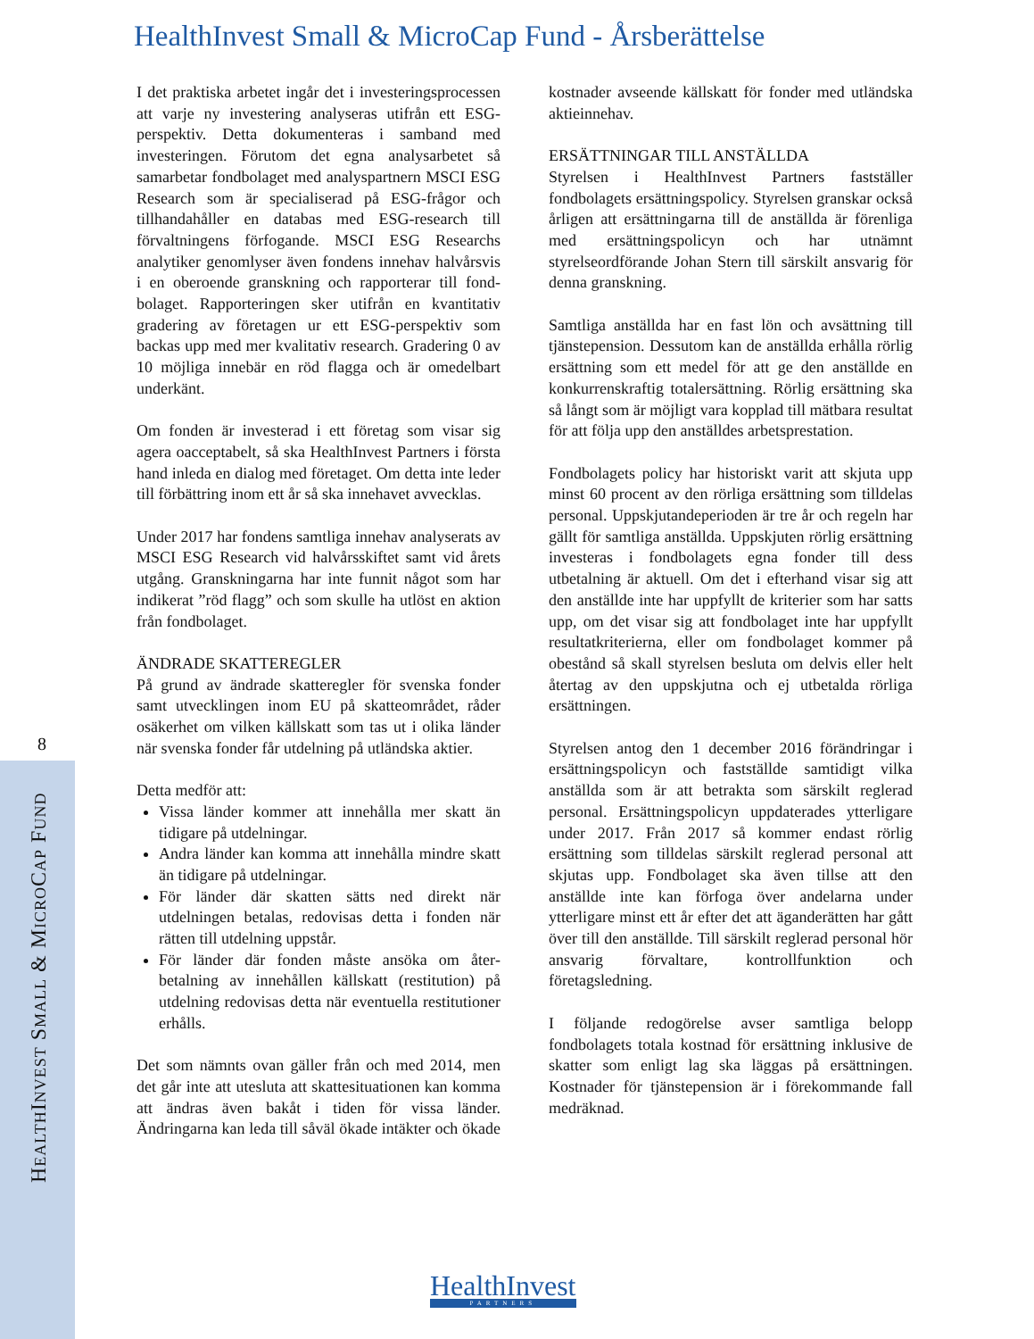HealthInvest Small & MicroCap Fund - Årsberättelse
8
HEALTHINVEST SMALL & MICROCAP FUND
I det praktiska arbetet ingår det i investerings­processen att varje ny investering analyseras utifrån ett ESG-perspektiv. Detta dokumenteras i samband med investeringen. Förutom det egna analysarbetet så samarbetar fondbolaget med analyspartnern MSCI ESG Research som är specialiserad på ESG-frågor och tillhandahåller en databas med ESG-research till förvaltningens förfogande. MSCI ESG Researchs analytiker genomlyser även fondens innehav halvårsvis i en oberoende granskning och rapporterar till fond­bolaget. Rapporteringen sker utifrån en kvantitativ gradering av företagen ur ett ESG-perspektiv som backas upp med mer kvalitativ research. Gradering 0 av 10 möjliga innebär en röd flagga och är omedelbart underkänt.
Om fonden är investerad i ett företag som visar sig agera oacceptabelt, så ska HealthInvest Partners i första hand inleda en dialog med företaget. Om detta inte leder till förbättring inom ett år så ska innehavet avvecklas.
Under 2017 har fondens samtliga innehav analyserats av MSCI ESG Research vid halvårs­skiftet samt vid årets utgång. Granskningarna har inte funnit något som har indikerat ”röd flagg” och som skulle ha utlöst en aktion från fondbolaget.
ÄNDRADE SKATTEREGLER
På grund av ändrade skatteregler för svenska fonder samt utvecklingen inom EU på skatte­området, råder osäkerhet om vilken källskatt som tas ut i olika länder när svenska fonder får utdelning på utländska aktier.
Detta medför att:
Vissa länder kommer att innehålla mer skatt än tidigare på utdelningar.
Andra länder kan komma att innehålla mindre skatt än tidigare på utdelningar.
För länder där skatten sätts ned direkt när utdelningen betalas, redovisas detta i fonden när rätten till utdelning uppstår.
För länder där fonden måste ansöka om åter­betalning av innehållen källskatt (restitution) på utdelning redovisas detta när eventuella restitutioner erhålls.
Det som nämnts ovan gäller från och med 2014, men det går inte att utesluta att skattesituationen kan komma att ändras även bakåt i tiden för vissa länder. Ändringarna kan leda till såväl ökade intäkter och ökade kostnader avseende källskatt för fonder med utländska aktieinnehav.
ERSÄTTNINGAR TILL ANSTÄLLDA
Styrelsen i HealthInvest Partners fastställer fondbolagets ersättningspolicy. Styrelsen granskar också årligen att ersättningarna till de anställda är förenliga med ersättningspolicyn och har utnämnt styrelseordförande Johan Stern till särskilt ansvarig för denna granskning.
Samtliga anställda har en fast lön och avsättning till tjänstepension. Dessutom kan de anställda erhålla rörlig ersättning som ett medel för att ge den anställde en konkurrenskraftig totalersättning. Rörlig ersättning ska så långt som är möjligt vara kopplad till mätbara resultat för att följa upp den anställdes arbetsprestation.
Fondbolagets policy har historiskt varit att skjuta upp minst 60 procent av den rörliga ersättning som tilldelas personal. Uppskjutandeperioden är tre år och regeln har gällt för samtliga anställda. Uppskjuten rörlig ersättning investeras i fondbolagets egna fonder till dess utbetalning är aktuell. Om det i efterhand visar sig att den anställde inte har uppfyllt de kriterier som har satts upp, om det visar sig att fondbolaget inte har uppfyllt resultatkriterierna, eller om fondbolaget kommer på obestånd så skall styrelsen besluta om delvis eller helt återtag av den uppskjutna och ej utbetalda rörliga ersättningen.
Styrelsen antog den 1 december 2016 förändringar i ersättningspolicyn och fastställde samtidigt vilka anställda som är att betrakta som särskilt reglerad personal. Ersättningspolicyn uppdaterades ytter­ligare under 2017. Från 2017 så kommer endast rörlig ersättning som tilldelas särskilt reglerad personal att skjutas upp. Fondbolaget ska även tillse att den anställde inte kan förfoga över andelarna under ytterligare minst ett år efter det att äganderätten har gått över till den anställde. Till särskilt reglerad personal hör ansvarig förvaltare, kontrollfunktion och företagsledning.
I följande redogörelse avser samtliga belopp fondbolagets totala kostnad för ersättning inklusive de skatter som enligt lag ska läggas på ersättningen. Kostnader för tjänstepension är i förekommande fall medräknad.
HealthInvest
PARTNERS